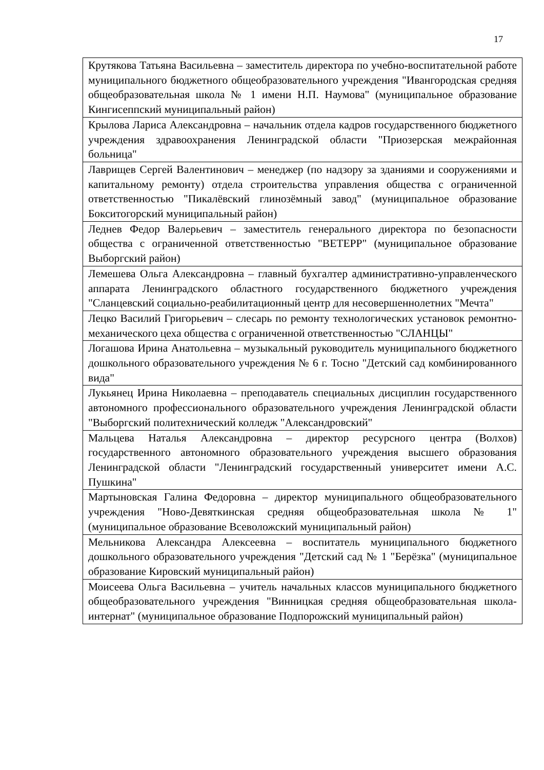17
| Крутякова Татьяна Васильевна – заместитель директора по учебно-воспитательной работе муниципального бюджетного общеобразовательного учреждения "Ивангородская средняя общеобразовательная школа № 1 имени Н.П. Наумова" (муниципальное образование Кингисеппский муниципальный район) |
| Крылова Лариса Александровна – начальник отдела кадров государственного бюджетного учреждения здравоохранения Ленинградской области "Приозерская межрайонная больница" |
| Лаврищев Сергей Валентинович – менеджер (по надзору за зданиями и сооружениями и капитальному ремонту) отдела строительства управления общества с ограниченной ответственностью "Пикалёвский глинозёмный завод" (муниципальное образование Бокситогорский муниципальный район) |
| Леднев Федор Валерьевич – заместитель генерального директора по безопасности общества с ограниченной ответственностью "ВЕТЕРР" (муниципальное образование Выборгский район) |
| Лемешева Ольга Александровна – главный бухгалтер административно-управленческого аппарата Ленинградского областного государственного бюджетного учреждения "Сланцевский социально-реабилитационный центр для несовершеннолетних "Мечта" |
| Лецко Василий Григорьевич – слесарь по ремонту технологических установок ремонтно-механического цеха общества с ограниченной ответственностью "СЛАНЦЫ" |
| Логашова Ирина Анатольевна – музыкальный руководитель муниципального бюджетного дошкольного образовательного учреждения № 6 г. Тосно "Детский сад комбинированного вида" |
| Лукьянец Ирина Николаевна – преподаватель специальных дисциплин государственного автономного профессионального образовательного учреждения Ленинградской области "Выборгский политехнический колледж "Александровский" |
| Мальцева Наталья Александровна – директор ресурсного центра (Волхов) государственного автономного образовательного учреждения высшего образования Ленинградской области "Ленинградский государственный университет имени А.С. Пушкина" |
| Мартыновская Галина Федоровна – директор муниципального общеобразовательного учреждения "Ново-Девяткинская средняя общеобразовательная школа № 1" (муниципальное образование Всеволожский муниципальный район) |
| Мельникова Александра Алексеевна – воспитатель муниципального бюджетного дошкольного образовательного учреждения "Детский сад № 1 "Берёзка" (муниципальное образование Кировский муниципальный район) |
| Моисеева Ольга Васильевна – учитель начальных классов муниципального бюджетного общеобразовательного учреждения "Винницкая средняя общеобразовательная школа-интернат" (муниципальное образование Подпорожский муниципальный район) |